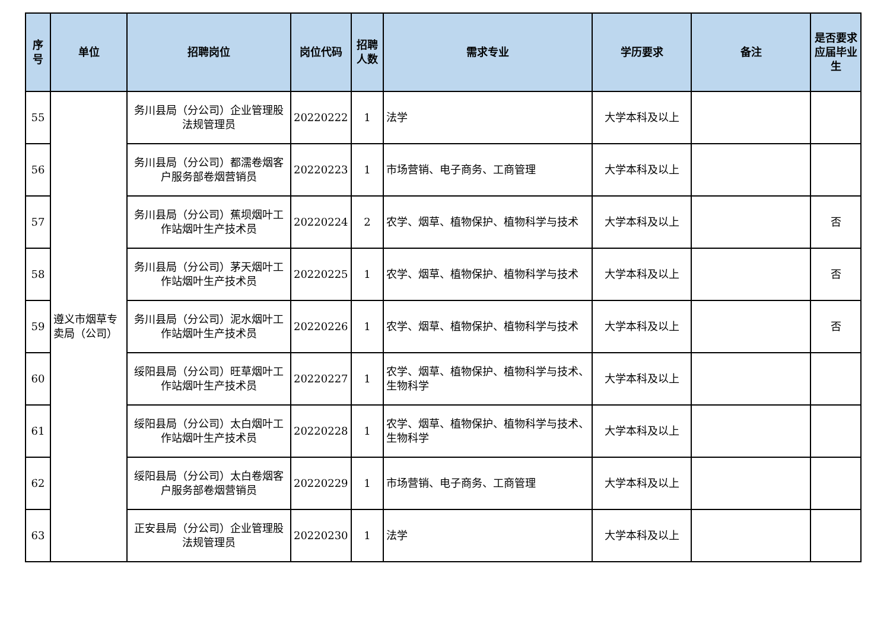| 序号 | 单位 | 招聘岗位 | 岗位代码 | 招聘人数 | 需求专业 | 学历要求 | 备注 | 是否要求应届毕业生 |
| --- | --- | --- | --- | --- | --- | --- | --- | --- |
| 55 | 遵义市烟草专卖局（公司） | 务川县局（分公司）企业管理股法规管理员 | 20220222 | 1 | 法学 | 大学本科及以上 | | |
| 56 | | 务川县局（分公司）都濡卷烟客户服务部卷烟营销员 | 20220223 | 1 | 市场营销、电子商务、工商管理 | 大学本科及以上 | | |
| 57 | | 务川县局（分公司）蕉坝烟叶工作站烟叶生产技术员 | 20220224 | 2 | 农学、烟草、植物保护、植物科学与技术 | 大学本科及以上 | | 否 |
| 58 | | 务川县局（分公司）茅天烟叶工作站烟叶生产技术员 | 20220225 | 1 | 农学、烟草、植物保护、植物科学与技术 | 大学本科及以上 | | 否 |
| 59 | | 务川县局（分公司）泥水烟叶工作站烟叶生产技术员 | 20220226 | 1 | 农学、烟草、植物保护、植物科学与技术 | 大学本科及以上 | | 否 |
| 60 | | 绥阳县局（分公司）旺草烟叶工作站烟叶生产技术员 | 20220227 | 1 | 农学、烟草、植物保护、植物科学与技术、生物科学 | 大学本科及以上 | | |
| 61 | | 绥阳县局（分公司）太白烟叶工作站烟叶生产技术员 | 20220228 | 1 | 农学、烟草、植物保护、植物科学与技术、生物科学 | 大学本科及以上 | | |
| 62 | | 绥阳县局（分公司）太白卷烟客户服务部卷烟营销员 | 20220229 | 1 | 市场营销、电子商务、工商管理 | 大学本科及以上 | | |
| 63 | | 正安县局（分公司）企业管理股法规管理员 | 20220230 | 1 | 法学 | 大学本科及以上 | | |